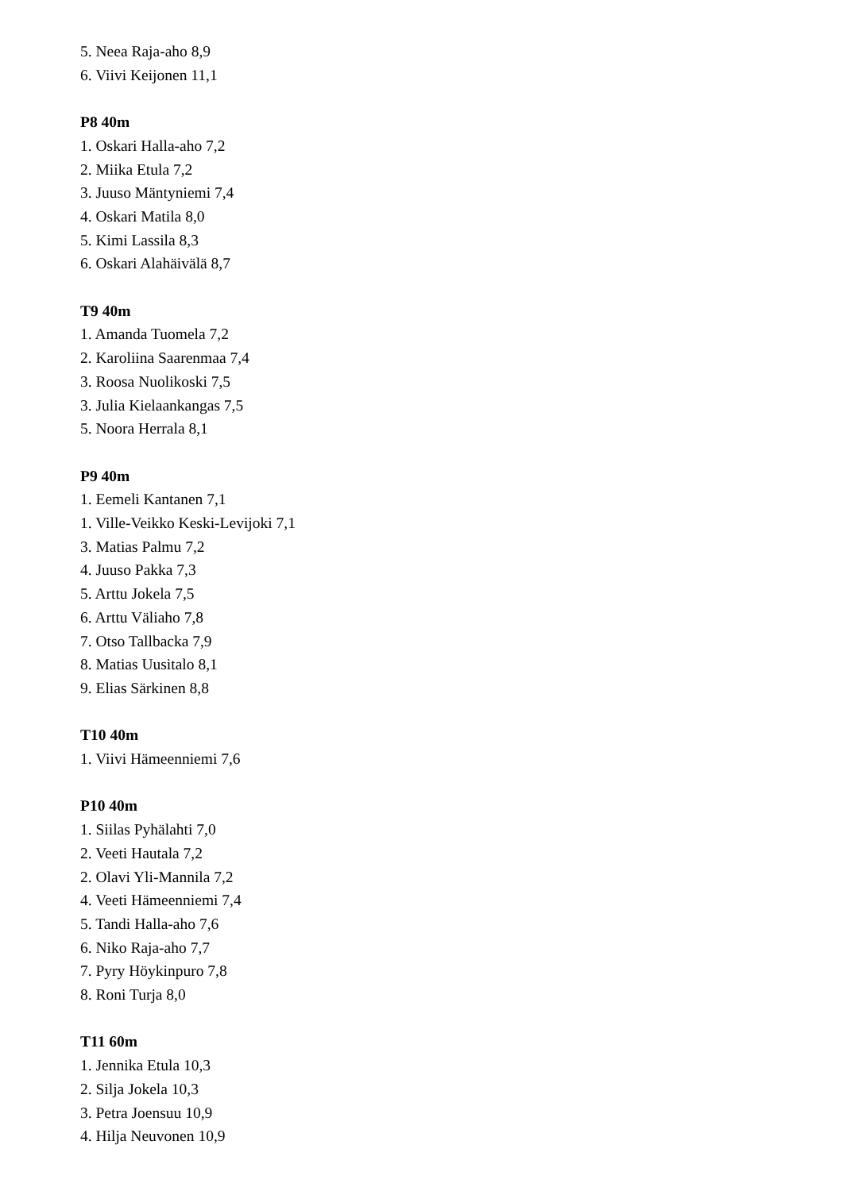5. Neea Raja-aho 8,9
6. Viivi Keijonen 11,1
P8 40m
1. Oskari Halla-aho 7,2
2. Miika Etula 7,2
3. Juuso Mäntyniemi 7,4
4. Oskari Matila 8,0
5. Kimi Lassila 8,3
6. Oskari Alahäivälä 8,7
T9 40m
1. Amanda Tuomela 7,2
2. Karoliina Saarenmaa 7,4
3. Roosa Nuolikoski 7,5
3. Julia Kielaankangas 7,5
5. Noora Herrala 8,1
P9 40m
1. Eemeli Kantanen 7,1
1. Ville-Veikko Keski-Levijoki 7,1
3. Matias Palmu 7,2
4. Juuso Pakka 7,3
5. Arttu Jokela 7,5
6. Arttu Väliaho 7,8
7. Otso Tallbacka 7,9
8. Matias Uusitalo 8,1
9. Elias Särkinen 8,8
T10 40m
1. Viivi Hämeenniemi 7,6
P10 40m
1. Siilas Pyhälahti 7,0
2. Veeti Hautala 7,2
2. Olavi Yli-Mannila 7,2
4. Veeti Hämeenniemi 7,4
5. Tandi Halla-aho 7,6
6. Niko Raja-aho 7,7
7. Pyry Höykinpuro 7,8
8. Roni Turja 8,0
T11 60m
1. Jennika Etula 10,3
2. Silja Jokela 10,3
3. Petra Joensuu 10,9
4. Hilja Neuvonen 10,9